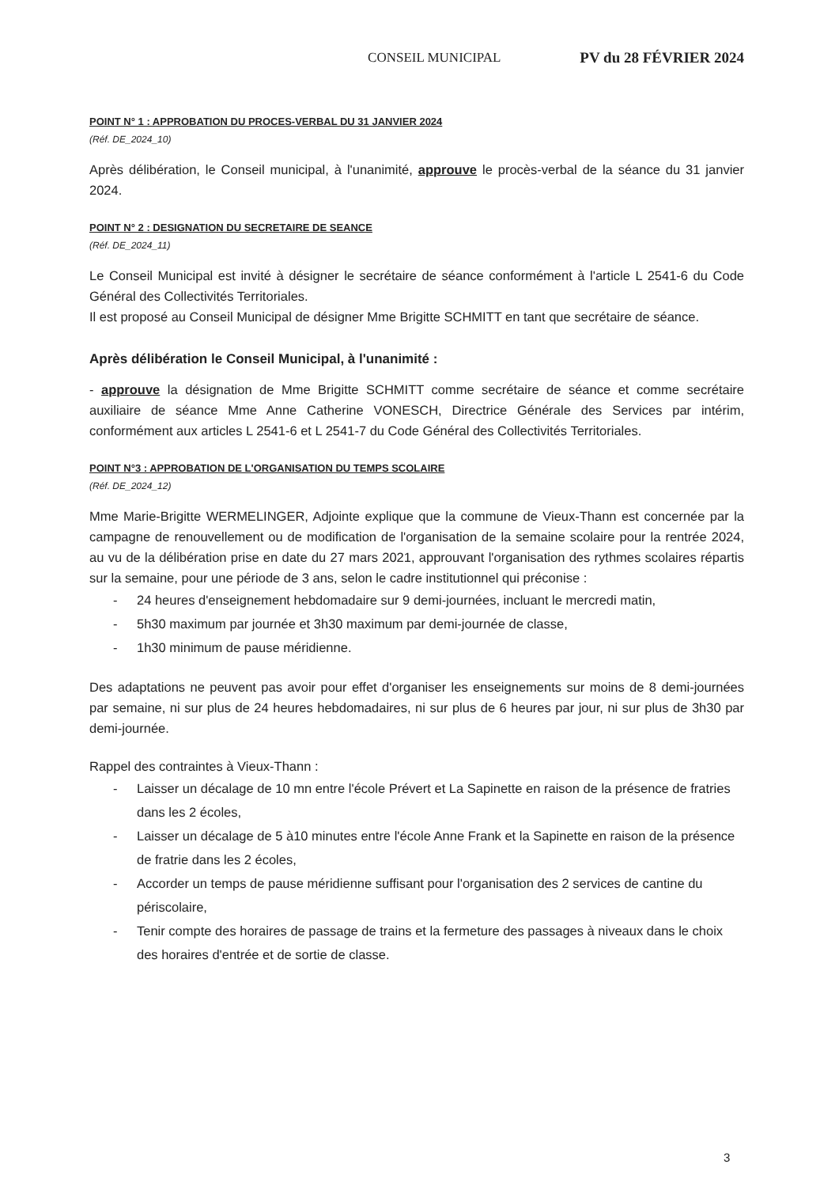CONSEIL MUNICIPAL PV du 28 FÉVRIER 2024
POINT N° 1 : APPROBATION DU PROCES-VERBAL DU 31 JANVIER 2024
(Réf. DE_2024_10)
Après délibération, le Conseil municipal, à l'unanimité, approuve le procès-verbal de la séance du 31 janvier 2024.
POINT N° 2 : DESIGNATION DU SECRETAIRE DE SEANCE
(Réf. DE_2024_11)
Le Conseil Municipal est invité à désigner le secrétaire de séance conformément à l'article L 2541-6 du Code Général des Collectivités Territoriales.
Il est proposé au Conseil Municipal de désigner Mme Brigitte SCHMITT en tant que secrétaire de séance.
Après délibération le Conseil Municipal, à l'unanimité :
- approuve la désignation de Mme Brigitte SCHMITT comme secrétaire de séance et comme secrétaire auxiliaire de séance Mme Anne Catherine VONESCH, Directrice Générale des Services par intérim, conformément aux articles L 2541-6 et L 2541-7 du Code Général des Collectivités Territoriales.
POINT N°3 : APPROBATION DE L'ORGANISATION DU TEMPS SCOLAIRE
(Réf. DE_2024_12)
Mme Marie-Brigitte WERMELINGER, Adjointe explique que la commune de Vieux-Thann est concernée par la campagne de renouvellement ou de modification de l'organisation de la semaine scolaire pour la rentrée 2024, au vu de la délibération prise en date du 27 mars 2021, approuvant l'organisation des rythmes scolaires répartis sur la semaine, pour une période de 3 ans, selon le cadre institutionnel qui préconise :
- 24 heures d'enseignement hebdomadaire sur 9 demi-journées, incluant le mercredi matin,
- 5h30 maximum par journée et 3h30 maximum par demi-journée de classe,
- 1h30 minimum de pause méridienne.
Des adaptations ne peuvent pas avoir pour effet d'organiser les enseignements sur moins de 8 demi-journées par semaine, ni sur plus de 24 heures hebdomadaires, ni sur plus de 6 heures par jour, ni sur plus de 3h30 par demi-journée.
Rappel des contraintes à Vieux-Thann :
- Laisser un décalage de 10 mn entre l'école Prévert et La Sapinette en raison de la présence de fratries dans les 2 écoles,
- Laisser un décalage de 5 à10 minutes entre l'école Anne Frank et la Sapinette en raison de la présence de fratrie dans les 2 écoles,
- Accorder un temps de pause méridienne suffisant pour l'organisation des 2 services de cantine du périscolaire,
- Tenir compte des horaires de passage de trains et la fermeture des passages à niveaux dans le choix des horaires d'entrée et de sortie de classe.
3